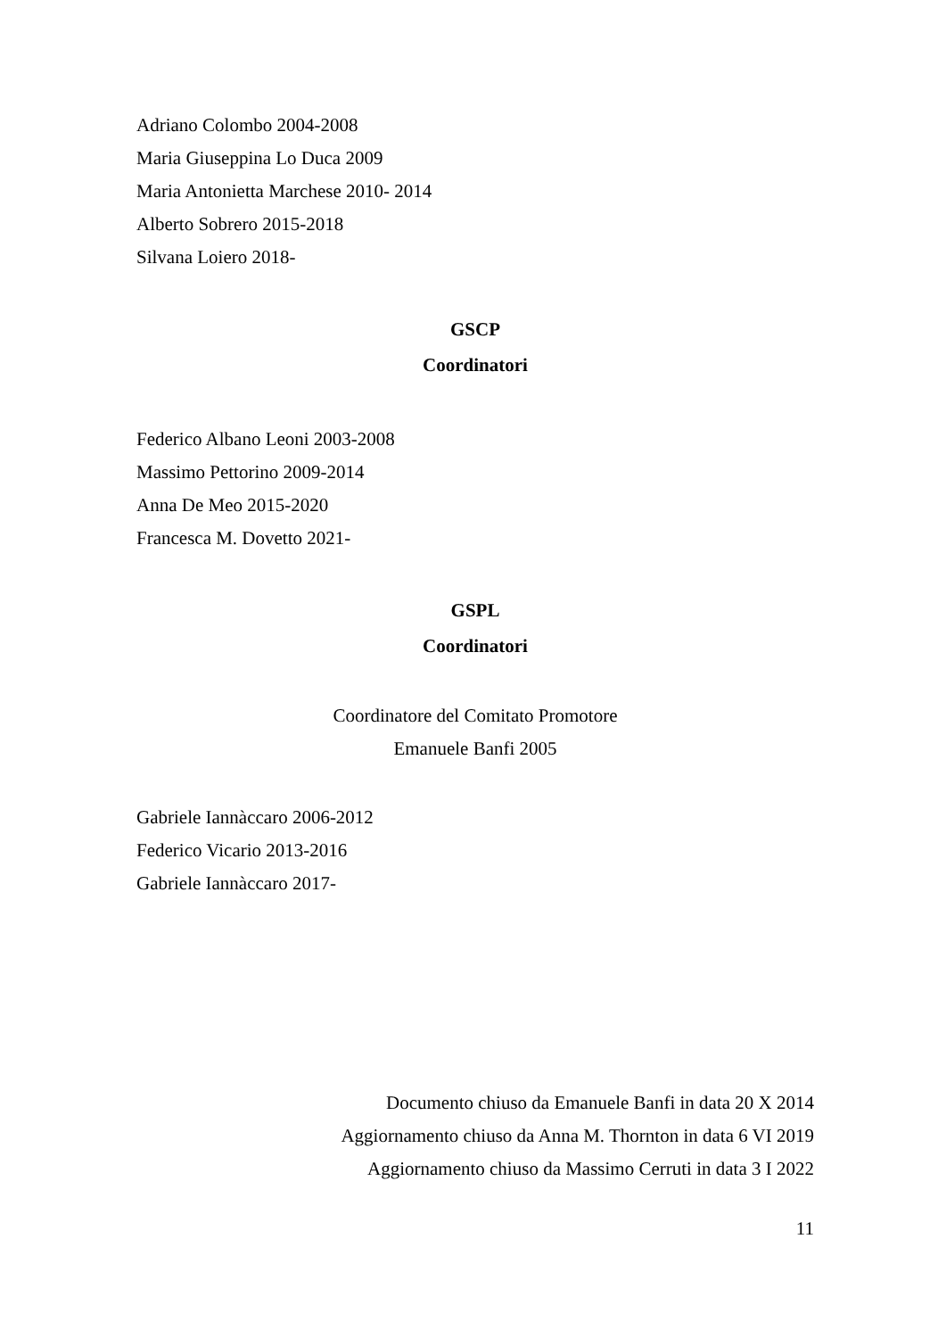Adriano Colombo 2004-2008
Maria Giuseppina Lo Duca 2009
Maria Antonietta Marchese 2010- 2014
Alberto Sobrero 2015-2018
Silvana Loiero 2018-
GSCP
Coordinatori
Federico Albano Leoni 2003-2008
Massimo Pettorino 2009-2014
Anna De Meo 2015-2020
Francesca M. Dovetto 2021-
GSPL
Coordinatori
Coordinatore del Comitato Promotore
Emanuele Banfi 2005
Gabriele Iannàccaro 2006-2012
Federico Vicario 2013-2016
Gabriele Iannàccaro 2017-
Documento chiuso da Emanuele Banfi in data 20 X 2014
Aggiornamento chiuso da Anna M. Thornton in data 6 VI 2019
Aggiornamento chiuso da Massimo Cerruti in data 3 I 2022
11